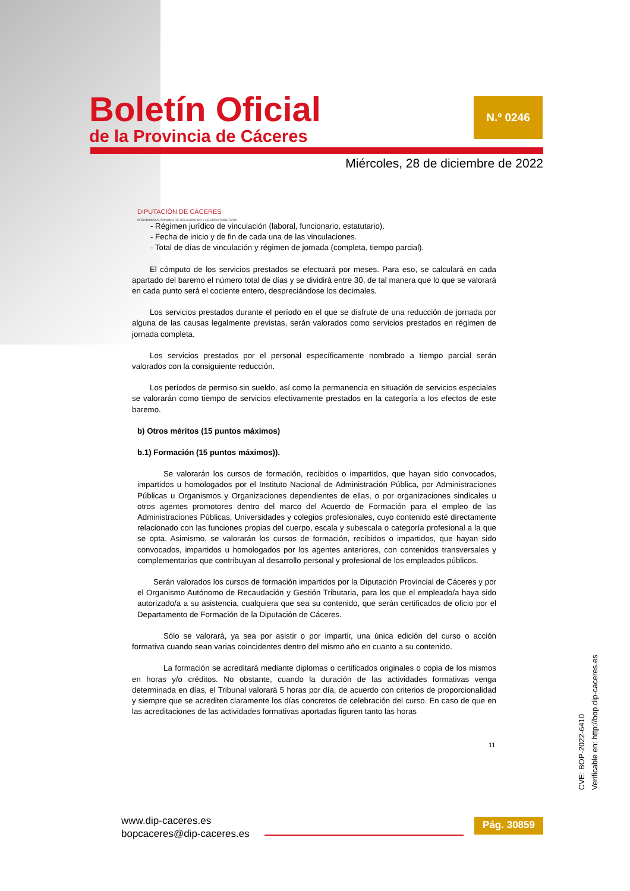Boletín Oficial
de la Provincia de Cáceres
N.º 0246
Miércoles, 28 de diciembre de 2022
DIPUTACIÓN DE CÁCERES
ORGANISMO AUTÓNOMO DE RECAUDACIÓN Y GESTIÓN TRIBUTARIA
- Régimen jurídico de vinculación (laboral, funcionario, estatutario).
- Fecha de inicio y de fin de cada una de las vinculaciones.
- Total de días de vinculación y régimen de jornada (completa, tiempo parcial).
El cómputo de los servicios prestados se efectuará por meses. Para eso, se calculará en cada apartado del baremo el número total de días y se dividirá entre 30, de tal manera que lo que se valorará en cada punto será el cociente entero, despreciándose los decimales.
Los servicios prestados durante el período en el que se disfrute de una reducción de jornada por alguna de las causas legalmente previstas, serán valorados como servicios prestados en régimen de jornada completa.
Los servicios prestados por el personal específicamente nombrado a tiempo parcial serán valorados con la consiguiente reducción.
Los períodos de permiso sin sueldo, así como la permanencia en situación de servicios especiales se valorarán como tiempo de servicios efectivamente prestados en la categoría a los efectos de este baremo.
b) Otros méritos (15 puntos máximos)
b.1) Formación (15 puntos máximos)).
Se valorarán los cursos de formación, recibidos o impartidos, que hayan sido convocados, impartidos u homologados por el Instituto Nacional de Administración Pública, por Administraciones Públicas u Organismos y Organizaciones dependientes de ellas, o por organizaciones sindicales u otros agentes promotores dentro del marco del Acuerdo de Formación para el empleo de las Administraciones Públicas, Universidades y colegios profesionales, cuyo contenido esté directamente relacionado con las funciones propias del cuerpo, escala y subescala o categoría profesional a la que se opta. Asimismo, se valorarán los cursos de formación, recibidos o impartidos, que hayan sido convocados, impartidos u homologados por los agentes anteriores, con contenidos transversales y complementarios que contribuyan al desarrollo personal y profesional de los empleados públicos.
Serán valorados los cursos de formación impartidos por la Diputación Provincial de Cáceres y por el Organismo Autónomo de Recaudación y Gestión Tributaria, para los que el empleado/a haya sido autorizado/a a su asistencia, cualquiera que sea su contenido, que serán certificados de oficio por el Departamento de Formación de la Diputación de Cáceres.
Sólo se valorará, ya sea por asistir o por impartir, una única edición del curso o acción formativa cuando sean varias coincidentes dentro del mismo año en cuanto a su contenido.
La formación se acreditará mediante diplomas o certificados originales o copia de los mismos en horas y/o créditos. No obstante, cuando la duración de las actividades formativas venga determinada en días, el Tribunal valorará 5 horas por día, de acuerdo con criterios de proporcionalidad y siempre que se acrediten claramente los días concretos de celebración del curso. En caso de que en las acreditaciones de las actividades formativas aportadas figuren tanto las horas
11
CVE: BOP-2022-6410
Verificable en: http://bop.dip-caceres.es
www.dip-caceres.es
bopcaceres@dip-caceres.es
Pág. 30859